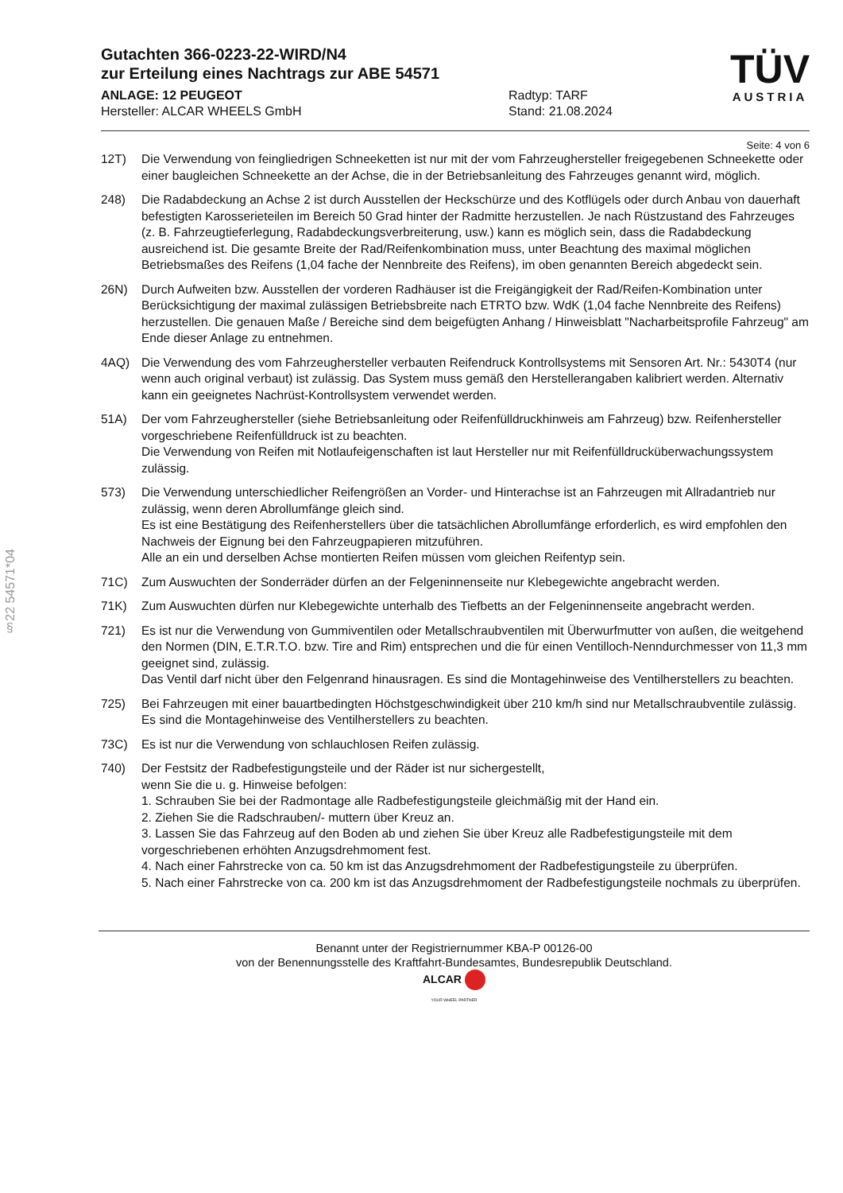§22 54571*04
Gutachten 366-0223-22-WIRD/N4
zur Erteilung eines Nachtrags zur ABE 54571
ANLAGE: 12 PEUGEOT
Hersteller: ALCAR WHEELS GmbH
Radtyp: TARF
Stand: 21.08.2024
TÜV
AUSTRIA
Seite: 4 von 6
12T) Die Verwendung von feingliedrigen Schneeketten ist nur mit der vom Fahrzeughersteller freigegebenen Schneekette oder einer baugleichen Schneekette an der Achse, die in der Betriebsanleitung des Fahrzeuges genannt wird, möglich.
248) Die Radabdeckung an Achse 2 ist durch Ausstellen der Heckschürze und des Kotflügels oder durch Anbau von dauerhaft befestigten Karosserieteilen im Bereich 50 Grad hinter der Radmitte herzustellen. Je nach Rüstzustand des Fahrzeuges (z. B. Fahrzeugtieferlegung, Radabdeckungsverbreiterung, usw.) kann es möglich sein, dass die Radabdeckung ausreichend ist. Die gesamte Breite der Rad/Reifenkombination muss, unter Beachtung des maximal möglichen Betriebsmaßes des Reifens (1,04 fache der Nennbreite des Reifens), im oben genannten Bereich abgedeckt sein.
26N) Durch Aufweiten bzw. Ausstellen der vorderen Radhäuser ist die Freigängigkeit der Rad/Reifen-Kombination unter Berücksichtigung der maximal zulässigen Betriebsbreite nach ETRTO bzw. WdK (1,04 fache Nennbreite des Reifens) herzustellen. Die genauen Maße / Bereiche sind dem beigefügten Anhang / Hinweisblatt "Nacharbeitsprofile Fahrzeug" am Ende dieser Anlage zu entnehmen.
4AQ) Die Verwendung des vom Fahrzeughersteller verbauten Reifendruck Kontrollsystems mit Sensoren Art. Nr.: 5430T4 (nur wenn auch original verbaut) ist zulässig. Das System muss gemäß den Herstellerangaben kalibriert werden. Alternativ kann ein geeignetes Nachrüst-Kontrollsystem verwendet werden.
51A) Der vom Fahrzeughersteller (siehe Betriebsanleitung oder Reifenfülldruckhinweis am Fahrzeug) bzw. Reifenhersteller vorgeschriebene Reifenfülldruck ist zu beachten.
Die Verwendung von Reifen mit Notlaufeigenschaften ist laut Hersteller nur mit Reifenfülldrucküberwachungssystem zulässig.
573) Die Verwendung unterschiedlicher Reifengrößen an Vorder- und Hinterachse ist an Fahrzeugen mit Allradantrieb nur zulässig, wenn deren Abrollumfänge gleich sind.
Es ist eine Bestätigung des Reifenherstellers über die tatsächlichen Abrollumfänge erforderlich, es wird empfohlen den Nachweis der Eignung bei den Fahrzeugpapieren mitzuführen.
Alle an ein und derselben Achse montierten Reifen müssen vom gleichen Reifentyp sein.
71C) Zum Auswuchten der Sonderräder dürfen an der Felgeninnenseite nur Klebegewichte angebracht werden.
71K) Zum Auswuchten dürfen nur Klebegewichte unterhalb des Tiefbetts an der Felgeninnenseite angebracht werden.
721) Es ist nur die Verwendung von Gummiventilen oder Metallschraubventilen mit Überwurfmutter von außen, die weitgehend den Normen (DIN, E.T.R.T.O. bzw. Tire and Rim) entsprechen und die für einen Ventilloch-Nenndurchmesser von 11,3 mm geeignet sind, zulässig.
Das Ventil darf nicht über den Felgenrand hinausragen. Es sind die Montagehinweise des Ventilherstellers zu beachten.
725) Bei Fahrzeugen mit einer bauartbedingten Höchstgeschwindigkeit über 210 km/h sind nur Metallschraubventile zulässig. Es sind die Montagehinweise des Ventilherstellers zu beachten.
73C) Es ist nur die Verwendung von schlauchlosen Reifen zulässig.
740) Der Festsitz der Radbefestigungsteile und der Räder ist nur sichergestellt,
wenn Sie die u. g. Hinweise befolgen:
1. Schrauben Sie bei der Radmontage alle Radbefestigungsteile gleichmäßig mit der Hand ein.
2. Ziehen Sie die Radschrauben/- muttern über Kreuz an.
3. Lassen Sie das Fahrzeug auf den Boden ab und ziehen Sie über Kreuz alle Radbefestigungsteile mit dem vorgeschriebenen erhöhten Anzugsdrehmoment fest.
4. Nach einer Fahrstrecke von ca. 50 km ist das Anzugsdrehmoment der Radbefestigungsteile zu überprüfen.
5. Nach einer Fahrstrecke von ca. 200 km ist das Anzugsdrehmoment der Radbefestigungsteile nochmals zu überprüfen.
Benannt unter der Registriernummer KBA-P 00126-00
von der Benennungsstelle des Kraftfahrt-Bundesamtes, Bundesrepublik Deutschland.
ALCAR
YOUR WHEEL PARTNER